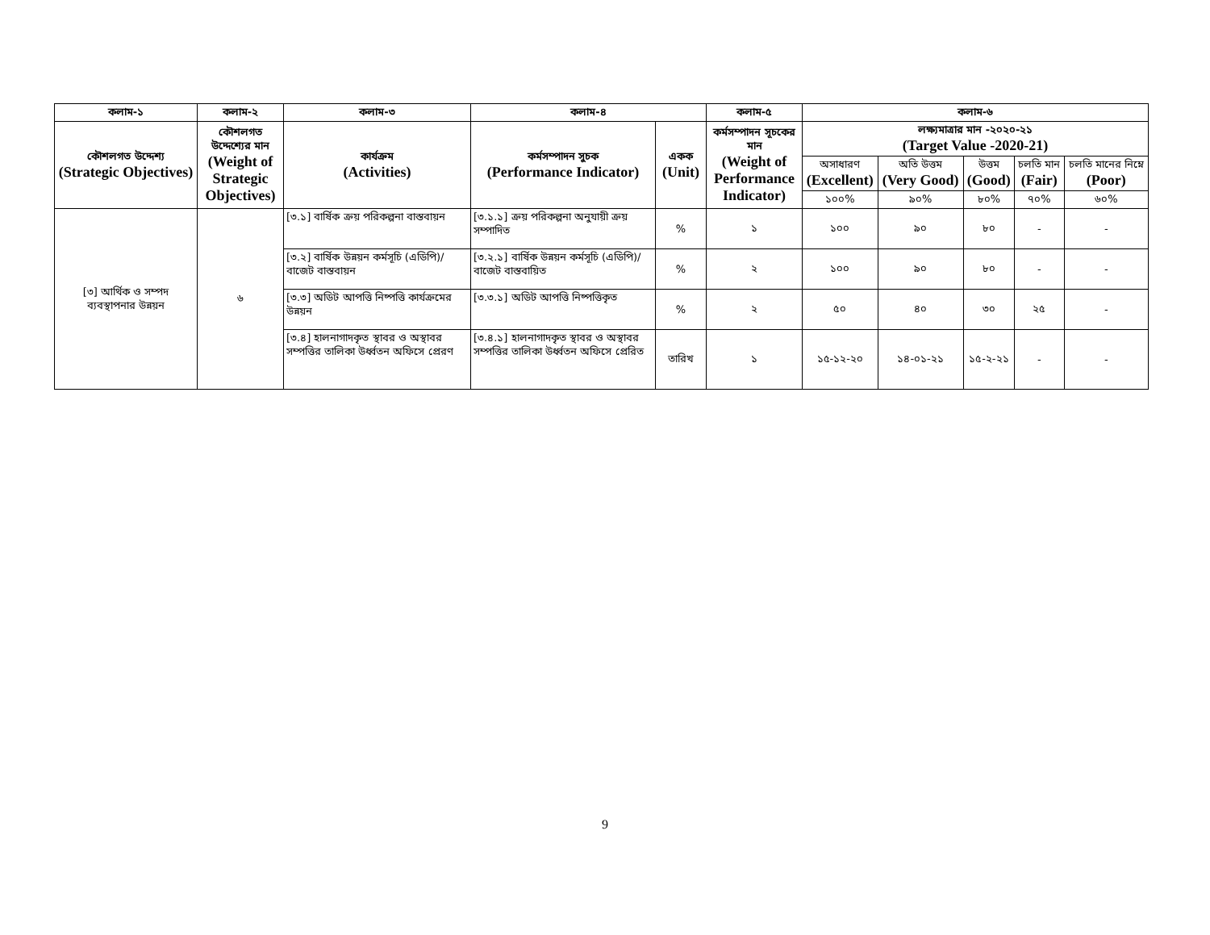| কলাম-১ | কলাম-২ | কলাম-৩ | কলাম-৪ | | কলাম-৫ | কলাম-৬ | | | | |
| --- | --- | --- | --- | --- | --- | --- | --- | --- | --- | --- |
| কৌশলগত উদ্দেশ্য (Strategic Objectives) | কৌশলগত উদ্দেশ্যের মান (Weight of Strategic Objectives) | কার্যক্রম (Activities) | কর্মসম্পাদন সুচক (Performance Indicator) | একক (Unit) | কর্মসম্পাদন সূচকের মান (Weight of Performance Indicator) | লক্ষ্যমাত্রার মান -২০২০-২১ (Target Value -2020-21) | | | | |
| | | | | | | অসাধারণ (Excellent) | অতি উত্তম (Very Good) | উত্তম (Good) | চলতি মান (Fair) | চলতি মানের নিম্নে (Poor) |
| | | | | | | ১০০% | ৯০% | ৮০% | ৭০% | ৬০% |
| [৩] আর্থিক ও সম্পদ ব্যবস্থাপনার উন্নয়ন | ৬ | [৩.১] বার্ষিক ক্রয় পরিকল্পনা বাস্তবায়ন | [৩.১.১] ক্রয় পরিকল্পনা অনুযায়ী ক্রয় সম্পাদিত | % | ১ | ১০০ | ৯০ | ৮০ | - | - |
| | | [৩.২] বার্ষিক উন্নয়ন কর্মসূচি (এডিপি)/বাজেট বাস্তবায়ন | [৩.২.১] বার্ষিক উন্নয়ন কর্মসূচি (এডিপি)/বাজেট বাস্তবায়িত | % | ২ | ১০০ | ৯০ | ৮০ | - | - |
| | | [৩.৩] অডিট আপত্তি নিষ্পত্তি কার্যক্রমের উন্নয়ন | [৩.৩.১] অডিট আপত্তি নিষ্পত্তিকৃত | % | ২ | ৫০ | ৪০ | ৩০ | ২৫ | - |
| | | [৩.৪] হালনাগাদকৃত স্থাবর ও অস্থাবর সম্পত্তির তালিকা উর্ধ্বতন অফিসে প্রেরণ | [৩.৪.১] হালনাগাদকৃত স্থাবর ও অস্থাবর সম্পত্তির তালিকা উর্ধ্বতন অফিসে প্রেরিত | তারিখ | ১ | ১৫-১২-২০ | ১৪-০১-২১ | ১৫-২-২১ | - | - |
9